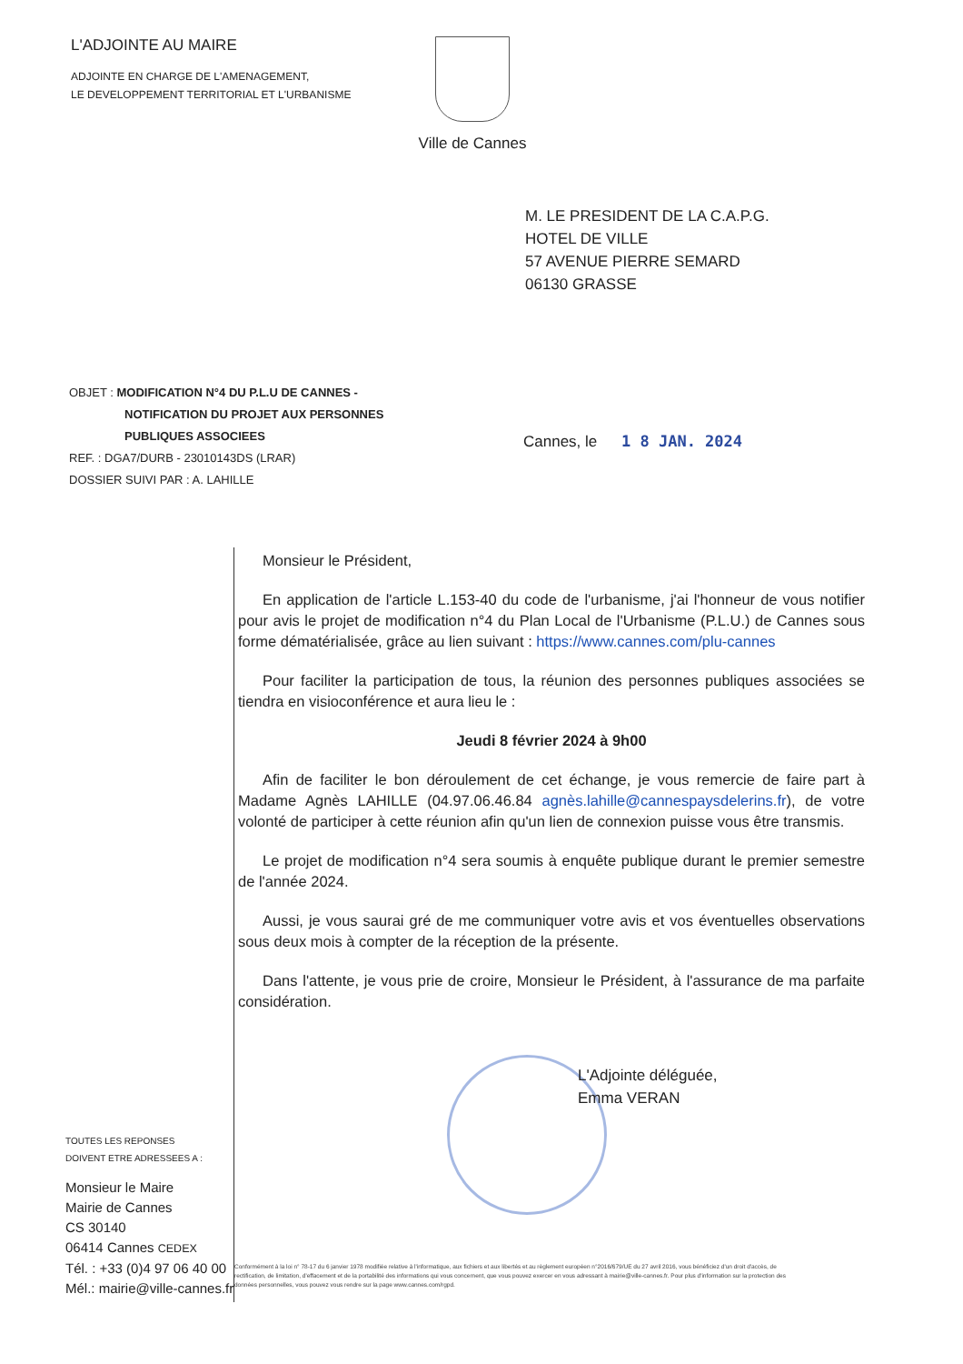L'ADJOINTE AU MAIRE
ADJOINTE EN CHARGE DE L'AMENAGEMENT,
LE DEVELOPPEMENT TERRITORIAL ET L'URBANISME
Ville de Cannes
M. LE PRESIDENT DE LA C.A.P.G.
HOTEL DE VILLE
57 AVENUE PIERRE SEMARD
06130 GRASSE
OBJET : MODIFICATION N°4 DU P.L.U DE CANNES -
NOTIFICATION DU PROJET AUX PERSONNES
PUBLIQUES ASSOCIEES
REF. : DGA7/DURB - 23010143DS (LRAR)
DOSSIER SUIVI PAR : A. LAHILLE
Cannes, le 1 8 JAN. 2024
Monsieur le Président,
En application de l'article L.153-40 du code de l'urbanisme, j'ai l'honneur de vous notifier pour avis le projet de modification n°4 du Plan Local de l'Urbanisme (P.L.U.) de Cannes sous forme dématérialisée, grâce au lien suivant : https://www.cannes.com/plu-cannes
Pour faciliter la participation de tous, la réunion des personnes publiques associées se tiendra en visioconférence et aura lieu le :
Jeudi 8 février 2024 à 9h00
Afin de faciliter le bon déroulement de cet échange, je vous remercie de faire part à Madame Agnès LAHILLE (04.97.06.46.84 agnès.lahille@cannespaysdelerins.fr), de votre volonté de participer à cette réunion afin qu'un lien de connexion puisse vous être transmis.
Le projet de modification n°4 sera soumis à enquête publique durant le premier semestre de l'année 2024.
Aussi, je vous saurai gré de me communiquer votre avis et vos éventuelles observations sous deux mois à compter de la réception de la présente.
Dans l'attente, je vous prie de croire, Monsieur le Président, à l'assurance de ma parfaite considération.
L'Adjointe déléguée,
Emma VERAN
TOUTES LES REPONSES
DOIVENT ETRE ADRESSEES A :
Monsieur le Maire
Mairie de Cannes
CS 30140
06414 Cannes CEDEX
Tél. : +33 (0)4 97 06 40 00
Mél.: mairie@ville-cannes.fr
Conformément à la loi n° 78-17 du 6 janvier 1978 modifiée relative à l'informatique, aux fichiers et aux libertés et au règlement européen n°2016/679/UE du 27 avril 2016, vous bénéficiez d'un droit d'accès, de rectification, de limitation, d'effacement et de la portabilité des informations qui vous concernent, que vous pouvez exercer en vous adressant à mairie@ville-cannes.fr. Pour plus d'information sur la protection des données personnelles, vous pouvez vous rendre sur la page www.cannes.com/rgpd.